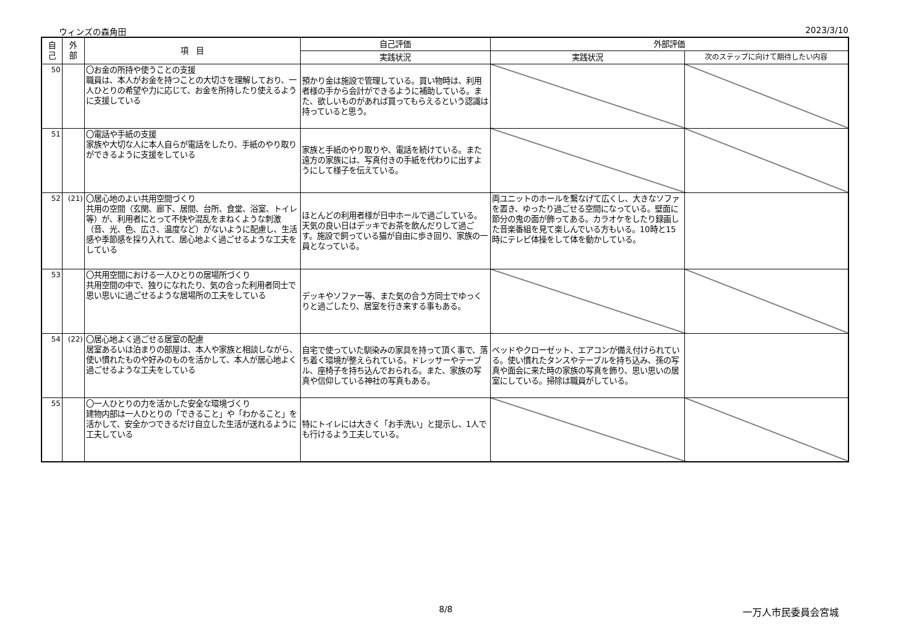ウィンズの森角田 2023/3/10
| 自 己 | 外 部 | 項 目 | 自己評価 | 外部評価 | |
| --- | --- | --- | --- | --- | --- |
| | | | 実践状況 | 実践状況 | 次のステップに向けて期待したい内容 |
| 50 | | 〇お金の所持や使うことの支援 職員は、本人がお金を持つことの大切さを理解しており、一人ひとりの希望や力に応じて、お金を所持したり使えるように支援している | 預かり金は施設で管理している。買い物時は、利用者様の手から会計ができるように補助している。また、欲しいものがあれば買ってもらえるという認識は持っていると思う。 | | |
| 51 | | 〇電話や手紙の支援 家族や大切な人に本人自らが電話をしたり、手紙のやり取りができるように支援をしている | 家族と手紙のやり取りや、電話を続けている。また遠方の家族には、写真付きの手紙を代わりに出すようにして様子を伝えている。 | | |
| 52 | (21) | 〇居心地のよい共用空間づくり 共用の空間（玄関、廊下、居間、台所、食堂、浴室、トイレ等）が、利用者にとって不快や混乱をまねくような刺激（音、光、色、広さ、温度など）がないように配慮し、生活感や季節感を採り入れて、居心地よく過ごせるような工夫をしている | ほとんどの利用者様が日中ホールで過ごしている。天気の良い日はデッキでお茶を飲んだりして過ごす。施設で飼っている猫が自由に歩き回り、家族の一員となっている。 | 両ユニットのホールを繋なげて広くし、大きなソファを置き、ゆったり過ごせる空間になっている。壁面に節分の鬼の面が飾ってある。カラオケをしたり録画した音楽番組を見て楽しんでいる方もいる。10時と15時にテレビ体操をして体を動かしている。 | |
| 53 | | 〇共用空間における一人ひとりの居場所づくり 共用空間の中で、独りになれたり、気の合った利用者同士で思い思いに過ごせるような居場所の工夫をしている | デッキやソファー等、また気の合う方同士でゆっくりと過ごしたり、居室を行き来する事もある。 | | |
| 54 | (22) | 〇居心地よく過ごせる居室の配慮 居室あるいは泊まりの部屋は、本人や家族と相談しながら、使い慣れたものや好みのものを活かして、本人が居心地よく過ごせるような工夫をしている | 自宅で使っていた馴染みの家具を持って頂く事で、落ち着く環境が整えられている。ドレッサーやテーブル、座椅子を持ち込んでおられる。また、家族の写真や信仰している神社の写真もある。 | ベッドやクローゼット、エアコンが備え付けられている。使い慣れたタンスやテーブルを持ち込み、孫の写真や面会に来た時の家族の写真を飾り、思い思いの居室にしている。掃除は職員がしている。 | |
| 55 | | 〇一人ひとりの力を活かした安全な環境づくり 建物内部は一人ひとりの「できること」や「わかること」を活かして、安全かつできるだけ自立した生活が送れるように工夫している | 特にトイレには大きく「お手洗い」と提示し、1人でも行けるよう工夫している。 | | |
8/8 一万人市民委員会宮城